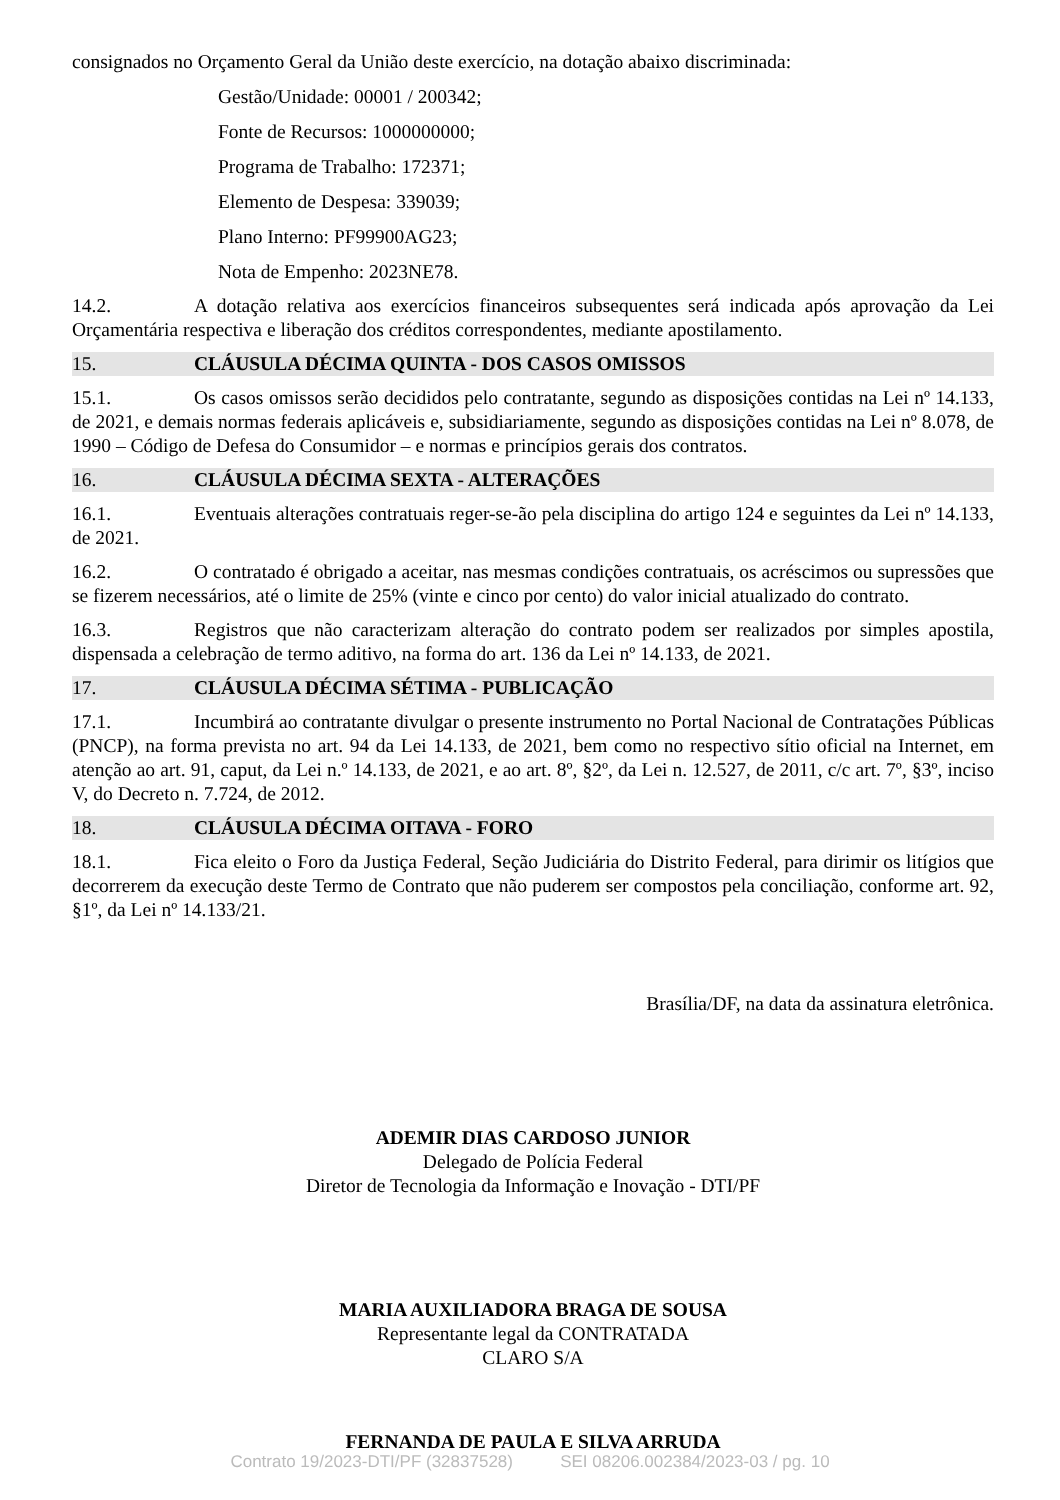consignados no Orçamento Geral da União deste exercício, na dotação abaixo discriminada:
Gestão/Unidade: 00001 / 200342;
Fonte de Recursos: 1000000000;
Programa de Trabalho: 172371;
Elemento de Despesa: 339039;
Plano Interno: PF99900AG23;
Nota de Empenho: 2023NE78.
14.2. A dotação relativa aos exercícios financeiros subsequentes será indicada após aprovação da Lei Orçamentária respectiva e liberação dos créditos correspondentes, mediante apostilamento.
15. CLÁUSULA DÉCIMA QUINTA - DOS CASOS OMISSOS
15.1. Os casos omissos serão decididos pelo contratante, segundo as disposições contidas na Lei nº 14.133, de 2021, e demais normas federais aplicáveis e, subsidiariamente, segundo as disposições contidas na Lei nº 8.078, de 1990 – Código de Defesa do Consumidor – e normas e princípios gerais dos contratos.
16. CLÁUSULA DÉCIMA SEXTA - ALTERAÇÕES
16.1. Eventuais alterações contratuais reger-se-ão pela disciplina do artigo 124 e seguintes da Lei nº 14.133, de 2021.
16.2. O contratado é obrigado a aceitar, nas mesmas condições contratuais, os acréscimos ou supressões que se fizerem necessários, até o limite de 25% (vinte e cinco por cento) do valor inicial atualizado do contrato.
16.3. Registros que não caracterizam alteração do contrato podem ser realizados por simples apostila, dispensada a celebração de termo aditivo, na forma do art. 136 da Lei nº 14.133, de 2021.
17. CLÁUSULA DÉCIMA SÉTIMA - PUBLICAÇÃO
17.1. Incumbirá ao contratante divulgar o presente instrumento no Portal Nacional de Contratações Públicas (PNCP), na forma prevista no art. 94 da Lei 14.133, de 2021, bem como no respectivo sítio oficial na Internet, em atenção ao art. 91, caput, da Lei n.º 14.133, de 2021, e ao art. 8º, §2º, da Lei n. 12.527, de 2011, c/c art. 7º, §3º, inciso V, do Decreto n. 7.724, de 2012.
18. CLÁUSULA DÉCIMA OITAVA - FORO
18.1. Fica eleito o Foro da Justiça Federal, Seção Judiciária do Distrito Federal, para dirimir os litígios que decorrerem da execução deste Termo de Contrato que não puderem ser compostos pela conciliação, conforme art. 92, §1º, da Lei nº 14.133/21.
Brasília/DF, na data da assinatura eletrônica.
ADEMIR DIAS CARDOSO JUNIOR
Delegado de Polícia Federal
Diretor de Tecnologia da Informação e Inovação - DTI/PF
MARIA AUXILIADORA BRAGA DE SOUSA
Representante legal da CONTRATADA
CLARO S/A
FERNANDA DE PAULA E SILVA ARRUDA
Contrato 19/2023-DTI/PF (32837528) SEI 08206.002384/2023-03 / pg. 10